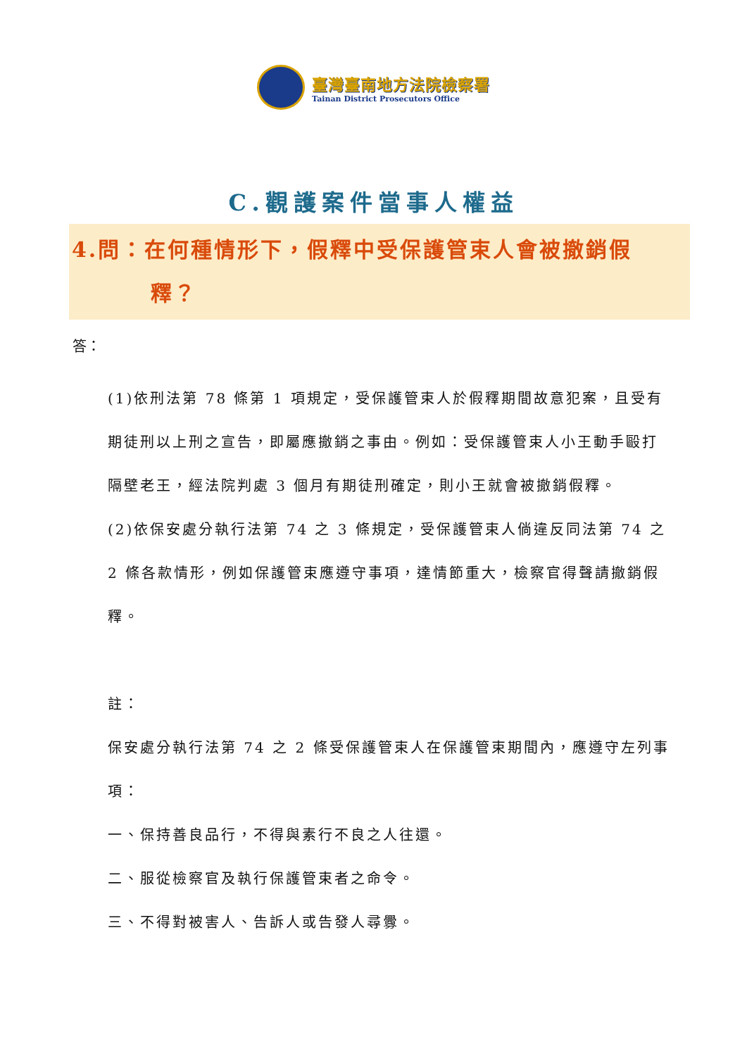臺灣臺南地方法院檢察署
Tainan District Prosecutors Office
C.觀護案件當事人權益
4.問：在何種情形下，假釋中受保護管束人會被撤銷假
釋？
答：
(1)依刑法第 78 條第 1 項規定，受保護管束人於假釋期間故意犯案，且受有期徒刑以上刑之宣告，即屬應撤銷之事由。例如：受保護管束人小王動手毆打隔壁老王，經法院判處 3 個月有期徒刑確定，則小王就會被撤銷假釋。
(2)依保安處分執行法第 74 之 3 條規定，受保護管束人倘違反同法第 74 之 2 條各款情形，例如保護管束應遵守事項，達情節重大，檢察官得聲請撤銷假釋。
註：
保安處分執行法第 74 之 2 條受保護管束人在保護管束期間內，應遵守左列事項：
一、保持善良品行，不得與素行不良之人往還。
二、服從檢察官及執行保護管束者之命令。
三、不得對被害人、告訴人或告發人尋釁。